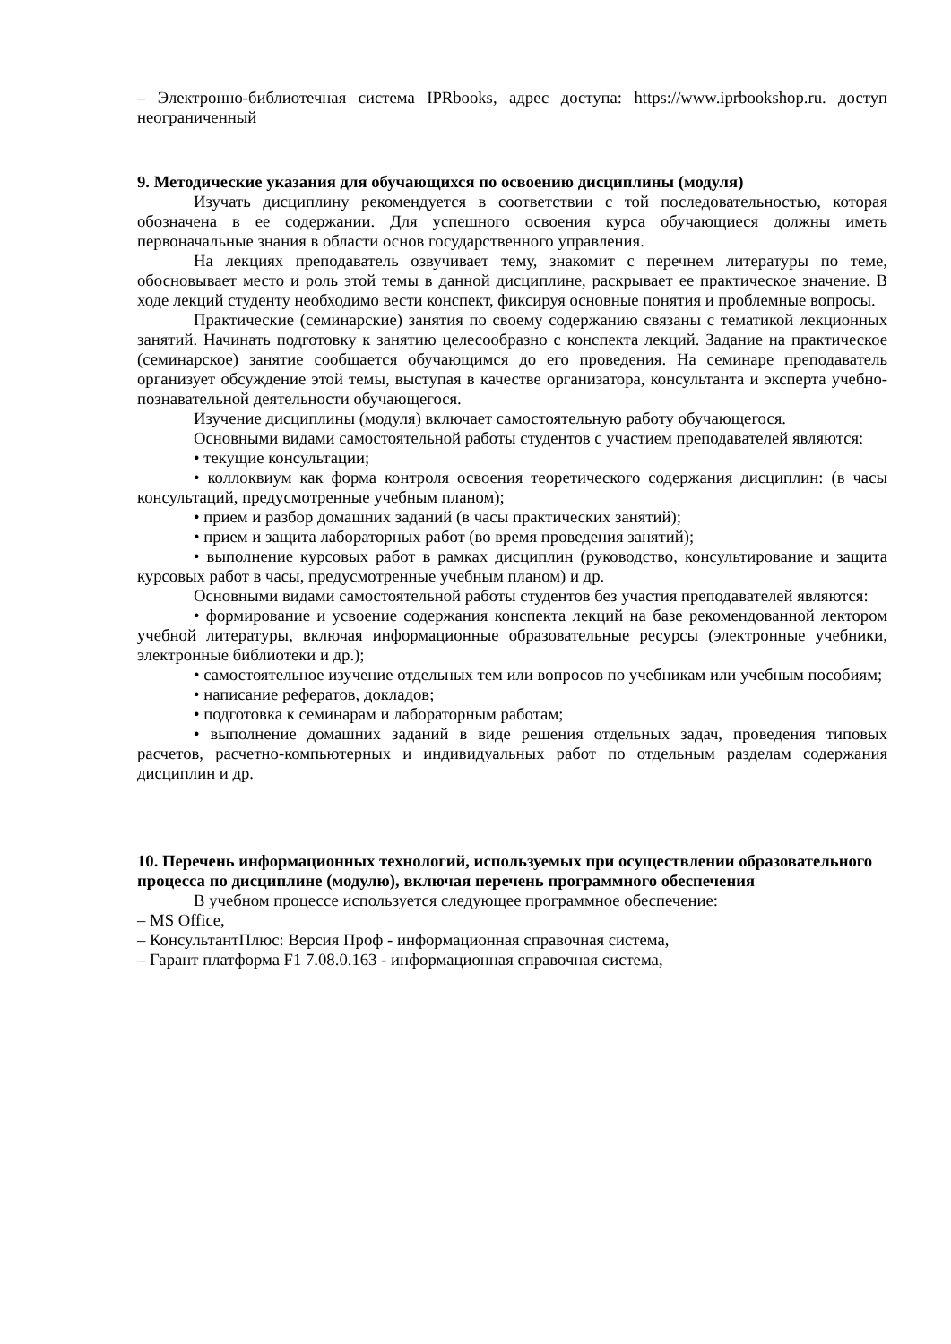– Электронно-библиотечная система IPRbooks, адрес доступа: https://www.iprbookshop.ru. доступ неограниченный
9. Методические указания для обучающихся по освоению дисциплины (модуля)
Изучать дисциплину рекомендуется в соответствии с той последовательностью, которая обозначена в ее содержании. Для успешного освоения курса обучающиеся должны иметь первоначальные знания в области основ государственного управления.
На лекциях преподаватель озвучивает тему, знакомит с перечнем литературы по теме, обосновывает место и роль этой темы в данной дисциплине, раскрывает ее практическое значение. В ходе лекций студенту необходимо вести конспект, фиксируя основные понятия и проблемные вопросы.
Практические (семинарские) занятия по своему содержанию связаны с тематикой лекционных занятий. Начинать подготовку к занятию целесообразно с конспекта лекций. Задание на практическое (семинарское) занятие сообщается обучающимся до его проведения. На семинаре преподаватель организует обсуждение этой темы, выступая в качестве организатора, консультанта и эксперта учебно-познавательной деятельности обучающегося.
Изучение дисциплины (модуля) включает самостоятельную работу обучающегося.
Основными видами самостоятельной работы студентов с участием преподавателей являются:
• текущие консультации;
• коллоквиум как форма контроля освоения теоретического содержания дисциплин: (в часы консультаций, предусмотренные учебным планом);
• прием и разбор домашних заданий (в часы практических занятий);
• прием и защита лабораторных работ (во время проведения занятий);
• выполнение курсовых работ в рамках дисциплин (руководство, консультирование и защита курсовых работ в часы, предусмотренные учебным планом) и др.
Основными видами самостоятельной работы студентов без участия преподавателей являются:
• формирование и усвоение содержания конспекта лекций на базе рекомендованной лектором учебной литературы, включая информационные образовательные ресурсы (электронные учебники, электронные библиотеки и др.);
• самостоятельное изучение отдельных тем или вопросов по учебникам или учебным пособиям;
• написание рефератов, докладов;
• подготовка к семинарам и лабораторным работам;
• выполнение домашних заданий в виде решения отдельных задач, проведения типовых расчетов, расчетно-компьютерных и индивидуальных работ по отдельным разделам содержания дисциплин и др.
10. Перечень информационных технологий, используемых при осуществлении образовательного процесса по дисциплине (модулю), включая перечень программного обеспечения
В учебном процессе используется следующее программное обеспечение:
– MS Office,
– КонсультантПлюс: Версия Проф - информационная справочная система,
– Гарант платформа F1 7.08.0.163 - информационная справочная система,